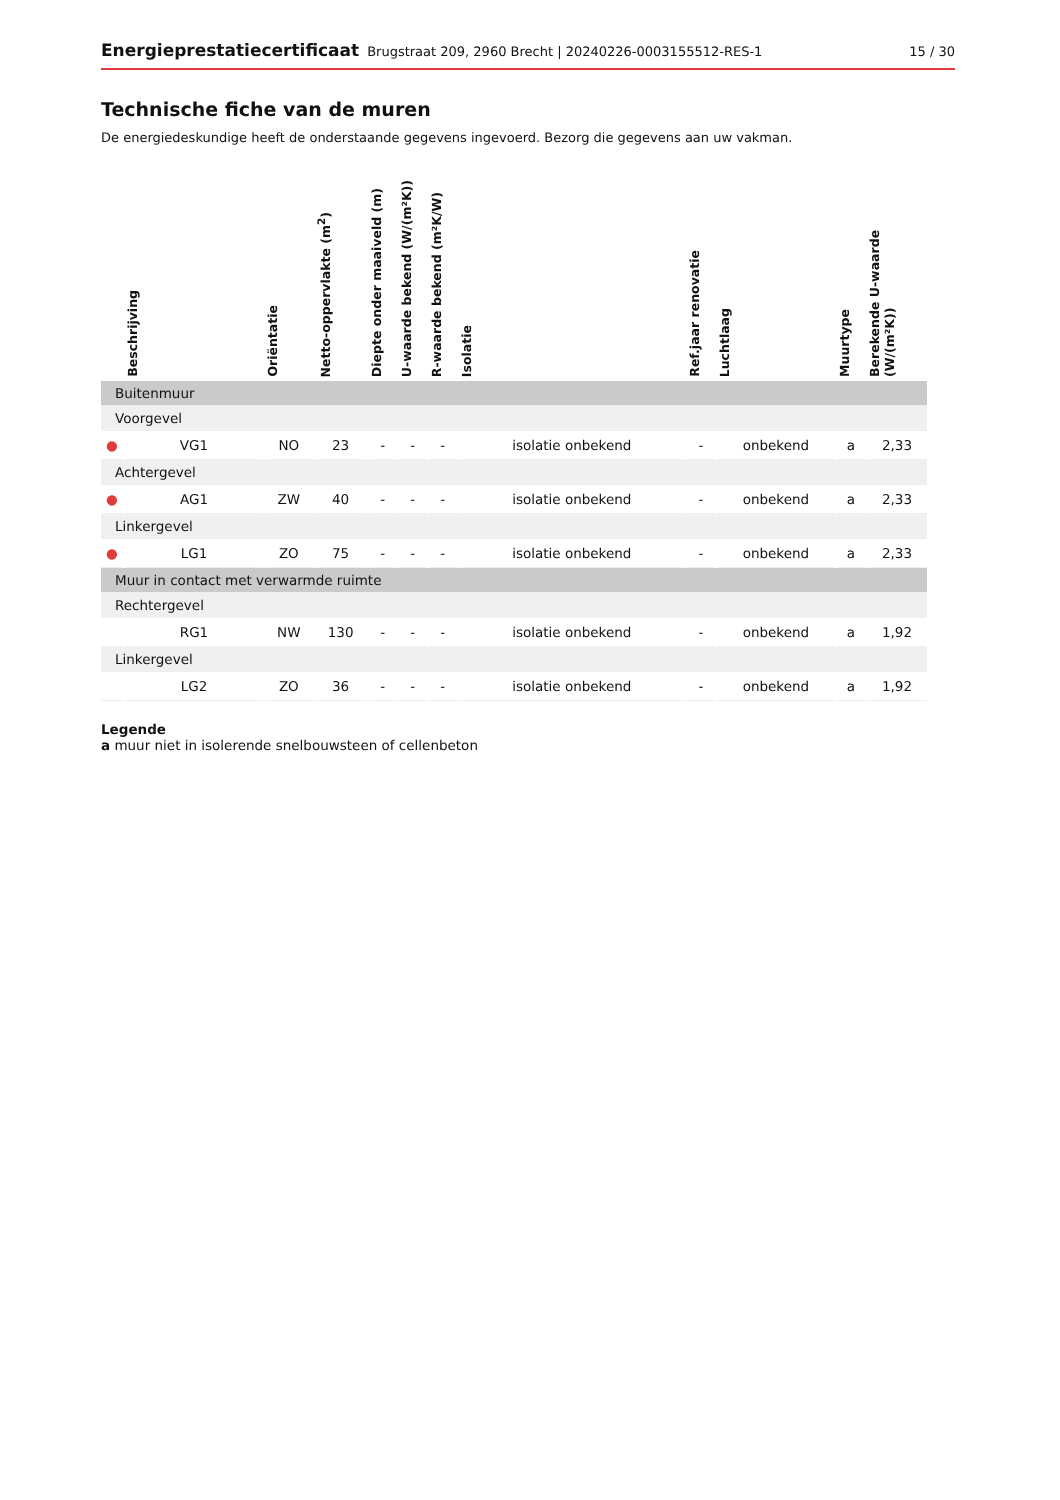Energieprestatiecertificaat Brugstraat 209, 2960 Brecht | 20240226-0003155512-RES-1 15 / 30
Technische fiche van de muren
De energiedeskundige heeft de onderstaande gegevens ingevoerd. Bezorg die gegevens aan uw vakman.
| | Beschrijving | Oriëntatie | Netto-oppervlakte (m<sup>2</sup>) | Diepte onder maaiveld (m) | U-waarde bekend (W/(m²K)) | R-waarde bekend (m²K/W) | Isolatie | Ref.jaar renovatie | Luchtlaag | Muurtype | Berekende U-waarde (W/(m²K)) |
| --- | --- | --- | --- | --- | --- | --- | --- | --- | --- | --- | --- |
| Buitenmuur | | | | | | | | | | | |
| Voorgevel | | | | | | | | | | | |
| ● | VG1 | NO | 23 | - | - | - | isolatie onbekend | - | onbekend | a | 2,33 |
| Achtergevel | | | | | | | | | | | |
| ● | AG1 | ZW | 40 | - | - | - | isolatie onbekend | - | onbekend | a | 2,33 |
| Linkergevel | | | | | | | | | | | |
| ● | LG1 | ZO | 75 | - | - | - | isolatie onbekend | - | onbekend | a | 2,33 |
| Muur in contact met verwarmde ruimte | | | | | | | | | | | |
| Rechtergevel | | | | | | | | | | | |
| | RG1 | NW | 130 | - | - | - | isolatie onbekend | - | onbekend | a | 1,92 |
| Linkergevel | | | | | | | | | | | |
| | LG2 | ZO | 36 | - | - | - | isolatie onbekend | - | onbekend | a | 1,92 |
Legende
a muur niet in isolerende snelbouwsteen of cellenbeton